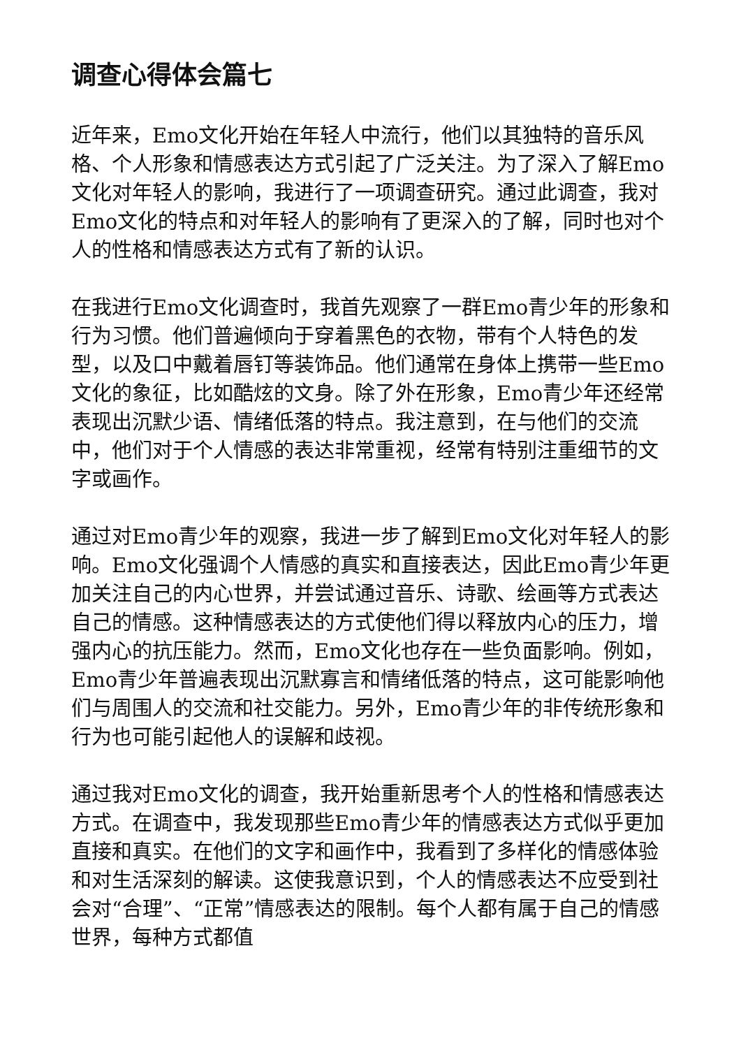调查心得体会篇七
近年来，Emo文化开始在年轻人中流行，他们以其独特的音乐风格、个人形象和情感表达方式引起了广泛关注。为了深入了解Emo文化对年轻人的影响，我进行了一项调查研究。通过此调查，我对Emo文化的特点和对年轻人的影响有了更深入的了解，同时也对个人的性格和情感表达方式有了新的认识。
在我进行Emo文化调查时，我首先观察了一群Emo青少年的形象和行为习惯。他们普遍倾向于穿着黑色的衣物，带有个人特色的发型，以及口中戴着唇钉等装饰品。他们通常在身体上携带一些Emo文化的象征，比如酷炫的文身。除了外在形象，Emo青少年还经常表现出沉默少语、情绪低落的特点。我注意到，在与他们的交流中，他们对于个人情感的表达非常重视，经常有特别注重细节的文字或画作。
通过对Emo青少年的观察，我进一步了解到Emo文化对年轻人的影响。Emo文化强调个人情感的真实和直接表达，因此Emo青少年更加关注自己的内心世界，并尝试通过音乐、诗歌、绘画等方式表达自己的情感。这种情感表达的方式使他们得以释放内心的压力，增强内心的抗压能力。然而，Emo文化也存在一些负面影响。例如，Emo青少年普遍表现出沉默寡言和情绪低落的特点，这可能影响他们与周围人的交流和社交能力。另外，Emo青少年的非传统形象和行为也可能引起他人的误解和歧视。
通过我对Emo文化的调查，我开始重新思考个人的性格和情感表达方式。在调查中，我发现那些Emo青少年的情感表达方式似乎更加直接和真实。在他们的文字和画作中，我看到了多样化的情感体验和对生活深刻的解读。这使我意识到，个人的情感表达不应受到社会对“合理”、“正常”情感表达的限制。每个人都有属于自己的情感世界，每种方式都值